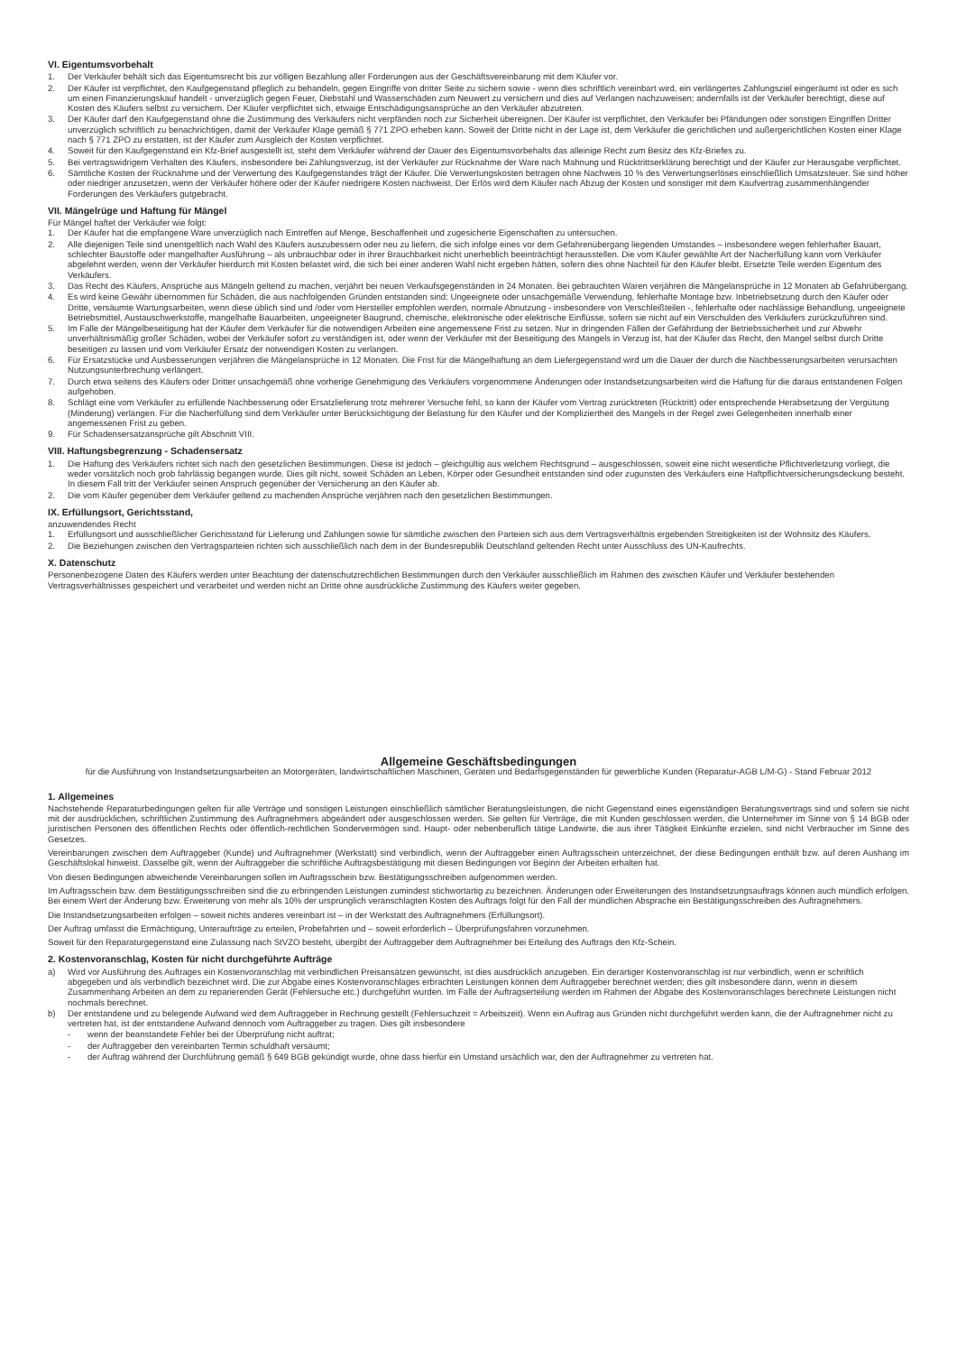VI. Eigentumsvorbehalt
1. Der Verkäufer behält sich das Eigentumsrecht bis zur völligen Bezahlung aller Forderungen aus der Geschäftsvereinbarung mit dem Käufer vor.
2. Der Käufer ist verpflichtet, den Kaufgegenstand pfleglich zu behandeln, gegen Eingriffe von dritter Seite zu sichern sowie - wenn dies schriftlich vereinbart wird, ein verlängertes Zahlungsziel eingeräumt ist oder es sich um einen Finanzierungskauf handelt - unverzüglich gegen Feuer, Diebstahl und Wasserschäden zum Neuwert zu versichern und dies auf Verlangen nachzuweisen; andernfalls ist der Verkäufer berechtigt, diese auf Kosten des Käufers selbst zu versichern. Der Käufer verpflichtet sich, etwaige Entschädigungsansprüche an den Verkäufer abzutreten.
3. Der Käufer darf den Kaufgegenstand ohne die Zustimmung des Verkäufers nicht verpfänden noch zur Sicherheit übereignen. Der Käufer ist verpflichtet, den Verkäufer bei Pfändungen oder sonstigen Eingriffen Dritter unverzüglich schriftlich zu benachrichtigen, damit der Verkäufer Klage gemäß § 771 ZPO erheben kann. Soweit der Dritte nicht in der Lage ist, dem Verkäufer die gerichtlichen und außergerichtlichen Kosten einer Klage nach § 771 ZPO zu erstatten, ist der Käufer zum Ausgleich der Kosten verpflichtet.
4. Soweit für den Kaufgegenstand ein Kfz-Brief ausgestellt ist, steht dem Verkäufer während der Dauer des Eigentumsvorbehalts das alleinige Recht zum Besitz des Kfz-Briefes zu.
5. Bei vertragswidrigem Verhalten des Käufers, insbesondere bei Zahlungsverzug, ist der Verkäufer zur Rücknahme der Ware nach Mahnung und Rücktrittserklärung berechtigt und der Käufer zur Herausgabe verpflichtet.
6. Sämtliche Kosten der Rücknahme und der Verwertung des Kaufgegenstandes trägt der Käufer. Die Verwertungskosten betragen ohne Nachweis 10 % des Verwertungserlöses einschließlich Umsatzsteuer. Sie sind höher oder niedriger anzusetzen, wenn der Verkäufer höhere oder der Käufer niedrigere Kosten nachweist. Der Erlös wird dem Käufer nach Abzug der Kosten und sonstiger mit dem Kaufvertrag zusammenhängender Forderungen des Verkäufers gutgebracht.
VII. Mängelrüge und Haftung für Mängel
Für Mängel haftet der Verkäufer wie folgt:
1. Der Käufer hat die empfangene Ware unverzüglich nach Eintreffen auf Menge, Beschaffenheit und zugesicherte Eigenschaften zu untersuchen.
2. Alle diejenigen Teile sind unentgeltlich nach Wahl des Käufers auszubessern oder neu zu liefern, die sich infolge eines vor dem Gefahrenübergang liegenden Umstandes – insbesondere wegen fehlerhafter Bauart, schlechter Baustoffe oder mangelhafter Ausführung – als unbrauchbar oder in ihrer Brauchbarkeit nicht unerheblich beeinträchtigt herausstellen. Die vom Käufer gewählte Art der Nacherfüllung kann vom Verkäufer abgelehnt werden, wenn der Verkäufer hierdurch mit Kosten belastet wird, die sich bei einer anderen Wahl nicht ergeben hätten, sofern dies ohne Nachteil für den Käufer bleibt. Ersetzte Teile werden Eigentum des Verkäufers.
3. Das Recht des Käufers, Ansprüche aus Mängeln geltend zu machen, verjährt bei neuen Verkaufsgegenständen in 24 Monaten. Bei gebrauchten Waren verjähren die Mängelansprüche in 12 Monaten ab Gefahrübergang.
4. Es wird keine Gewähr übernommen für Schäden, die aus nachfolgenden Gründen entstanden sind: Ungeeignete oder unsachgemäße Verwendung, fehlerhafte Montage bzw. Inbetriebsetzung durch den Käufer oder Dritte, versäumte Wartungsarbeiten, wenn diese üblich sind und /oder vom Hersteller empfohlen werden, normale Abnutzung - insbesondere von Verschleißteilen -, fehlerhafte oder nachlässige Behandlung, ungeeignete Betriebsmittel, Austauschwerkstoffe, mangelhafte Bauarbeiten, ungeeigneter Baugrund, chemische, elektronische oder elektrische Einflüsse, sofern sie nicht auf ein Verschulden des Verkäufers zurückzuführen sind.
5. Im Falle der Mängelbeseitigung hat der Käufer dem Verkäufer für die notwendigen Arbeiten eine angemessene Frist zu setzen. Nur in dringenden Fällen der Gefährdung der Betriebssicherheit und zur Abwehr unverhältnismäßig großer Schäden, wobei der Verkäufer sofort zu verständigen ist, oder wenn der Verkäufer mit der Beseitigung des Mangels in Verzug ist, hat der Käufer das Recht, den Mangel selbst durch Dritte beseitigen zu lassen und vom Verkäufer Ersatz der notwendigen Kosten zu verlangen.
6. Für Ersatzstücke und Ausbesserungen verjähren die Mängelansprüche in 12 Monaten. Die Frist für die Mängelhaftung an dem Liefergegenstand wird um die Dauer der durch die Nachbesserungsarbeiten verursachten Nutzungsunterbrechung verlängert.
7. Durch etwa seitens des Käufers oder Dritter unsachgemäß ohne vorherige Genehmigung des Verkäufers vorgenommene Änderungen oder Instandsetzungsarbeiten wird die Haftung für die daraus entstandenen Folgen aufgehoben.
8. Schlägt eine vom Verkäufer zu erfüllende Nachbesserung oder Ersatzlieferung trotz mehrerer Versuche fehl, so kann der Käufer vom Vertrag zurücktreten (Rücktritt) oder entsprechende Herabsetzung der Vergütung (Minderung) verlangen. Für die Nacherfüllung sind dem Verkäufer unter Berücksichtigung der Belastung für den Käufer und der Kompliziertheit des Mangels in der Regel zwei Gelegenheiten innerhalb einer angemessenen Frist zu geben.
9. Für Schadensersatzansprüche gilt Abschnitt VIII.
VIII. Haftungsbegrenzung - Schadensersatz
1. Die Haftung des Verkäufers richtet sich nach den gesetzlichen Bestimmungen. Diese ist jedoch – gleichgültig aus welchem Rechtsgrund – ausgeschlossen, soweit eine nicht wesentliche Pflichtverletzung vorliegt, die weder vorsätzlich noch grob fahrlässig begangen wurde. Dies gilt nicht, soweit Schäden an Leben, Körper oder Gesundheit entstanden sind oder zugunsten des Verkäufers eine Haftpflichtversicherungsdeckung besteht. In diesem Fall tritt der Verkäufer seinen Anspruch gegenüber der Versicherung an den Käufer ab.
2. Die vom Käufer gegenüber dem Verkäufer geltend zu machenden Ansprüche verjähren nach den gesetzlichen Bestimmungen.
IX. Erfüllungsort, Gerichtsstand,
anzuwendendes Recht
1. Erfüllungsort und ausschließlicher Gerichtsstand für Lieferung und Zahlungen sowie für sämtliche zwischen den Parteien sich aus dem Vertragsverhältnis ergebenden Streitigkeiten ist der Wohnsitz des Käufers.
2. Die Beziehungen zwischen den Vertragsparteien richten sich ausschließlich nach dem in der Bundesrepublik Deutschland geltenden Recht unter Ausschluss des UN-Kaufrechts.
X. Datenschutz
Personenbezogene Daten des Käufers werden unter Beachtung der datenschutzrechtlichen Bestimmungen durch den Verkäufer ausschließlich im Rahmen des zwischen Käufer und Verkäufer bestehenden Vertragsverhältnisses gespeichert und verarbeitet und werden nicht an Dritte ohne ausdrückliche Zustimmung des Käufers weiter gegeben.
Allgemeine Geschäftsbedingungen
für die Ausführung von Instandsetzungsarbeiten an Motorgeräten, landwirtschaftlichen Maschinen, Geräten und Bedarfsgegenständen für gewerbliche Kunden (Reparatur-AGB L/M-G) - Stand Februar 2012
1. Allgemeines
Nachstehende Reparaturbedingungen gelten für alle Verträge und sonstigen Leistungen einschließlich sämtlicher Beratungsleistungen, die nicht Gegenstand eines eigenständigen Beratungsvertrags sind und sofern sie nicht mit der ausdrücklichen, schriftlichen Zustimmung des Auftragnehmers abgeändert oder ausgeschlossen werden. Sie gelten für Verträge, die mit Kunden geschlossen werden, die Unternehmer im Sinne von § 14 BGB oder juristischen Personen des öffentlichen Rechts oder öffentlich-rechtlichen Sondervermögen sind. Haupt- oder nebenberuflich tätige Landwirte, die aus ihrer Tätigkeit Einkünfte erzielen, sind nicht Verbraucher im Sinne des Gesetzes.
Vereinbarungen zwischen dem Auftraggeber (Kunde) und Auftragnehmer (Werkstatt) sind verbindlich, wenn der Auftraggeber einen Auftragsschein unterzeichnet, der diese Bedingungen enthält bzw. auf deren Aushang im Geschäftslokal hinweist. Dasselbe gilt, wenn der Auftraggeber die schriftliche Auftragsbestätigung mit diesen Bedingungen vor Beginn der Arbeiten erhalten hat.
Von diesen Bedingungen abweichende Vereinbarungen sollen im Auftragsschein bzw. Bestätigungsschreiben aufgenommen werden.
Im Auftragsschein bzw. dem Bestätigungsschreiben sind die zu erbringenden Leistungen zumindest stichwortartig zu bezeichnen. Änderungen oder Erweiterungen des Instandsetzungsauftrags können auch mündlich erfolgen. Bei einem Wert der Änderung bzw. Erweiterung von mehr als 10% der ursprünglich veranschlagten Kosten des Auftrags folgt für den Fall der mündlichen Absprache ein Bestätigungsschreiben des Auftragnehmers.
Die Instandsetzungsarbeiten erfolgen – soweit nichts anderes vereinbart ist – in der Werkstatt des Auftragnehmers (Erfüllungsort).
Der Auftrag umfasst die Ermächtigung, Unteraufträge zu erteilen, Probefahrten und – soweit erforderlich – Überprüfungsfahren vorzunehmen.
Soweit für den Reparaturgegenstand eine Zulassung nach StVZO besteht, übergibt der Auftraggeber dem Auftragnehmer bei Erteilung des Auftrags den Kfz-Schein.
2. Kostenvoranschlag, Kosten für nicht durchgeführte Aufträge
a) Wird vor Ausführung des Auftrages ein Kostenvoranschlag mit verbindlichen Preisansätzen gewünscht, ist dies ausdrücklich anzugeben. Ein derartiger Kostenvoranschlag ist nur verbindlich, wenn er schriftlich abgegeben und als verbindlich bezeichnet wird. Die zur Abgabe eines Kostenvoranschlages erbrachten Leistungen können dem Auftraggeber berechnet werden; dies gilt insbesondere dann, wenn in diesem Zusammenhang Arbeiten an dem zu reparierenden Gerät (Fehlersuche etc.) durchgeführt wurden. Im Falle der Auftragserteilung werden im Rahmen der Abgabe des Kostenvoranschlages berechnete Leistungen nicht nochmals berechnet.
b) Der entstandene und zu belegende Aufwand wird dem Auftraggeber in Rechnung gestellt (Fehlersuchzeit = Arbeitszeit). Wenn ein Auftrag aus Gründen nicht durchgeführt werden kann, die der Auftragnehmer nicht zu vertreten hat, ist der entstandene Aufwand dennoch vom Auftraggeber zu tragen. Dies gilt insbesondere
- wenn der beanstandete Fehler bei der Überprüfung nicht auftrat;
- der Auftraggeber den vereinbarten Termin schuldhaft versäumt;
- der Auftrag während der Durchführung gemäß § 649 BGB gekündigt wurde, ohne dass hierfür ein Umstand ursächlich war, den der Auftragnehmer zu vertreten hat.